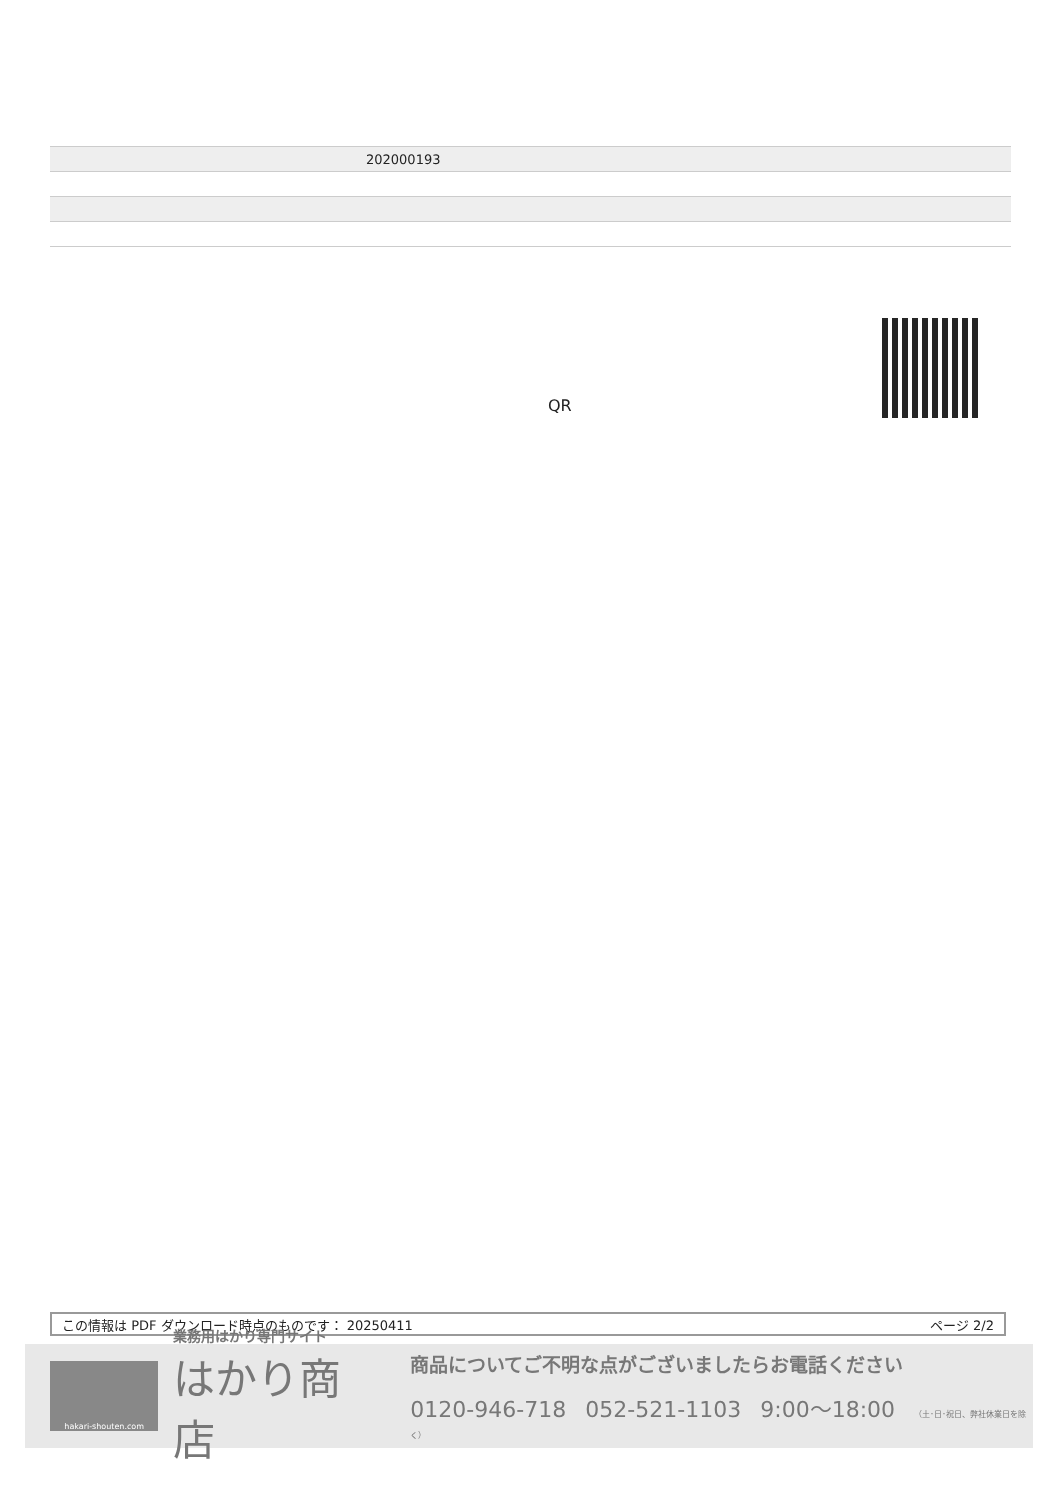| | 202000193 |
QR
この情報は PDF ダウンロード時点のものです： 20250411 ページ 2/2
hakari-shouten.com
業務用はかり専門サイト
はかり商店
商品についてご不明な点がございましたらお電話ください
0120-946-718 052-521-1103 9:00〜18:00 （土･日･祝日、弊社休業日を除く）